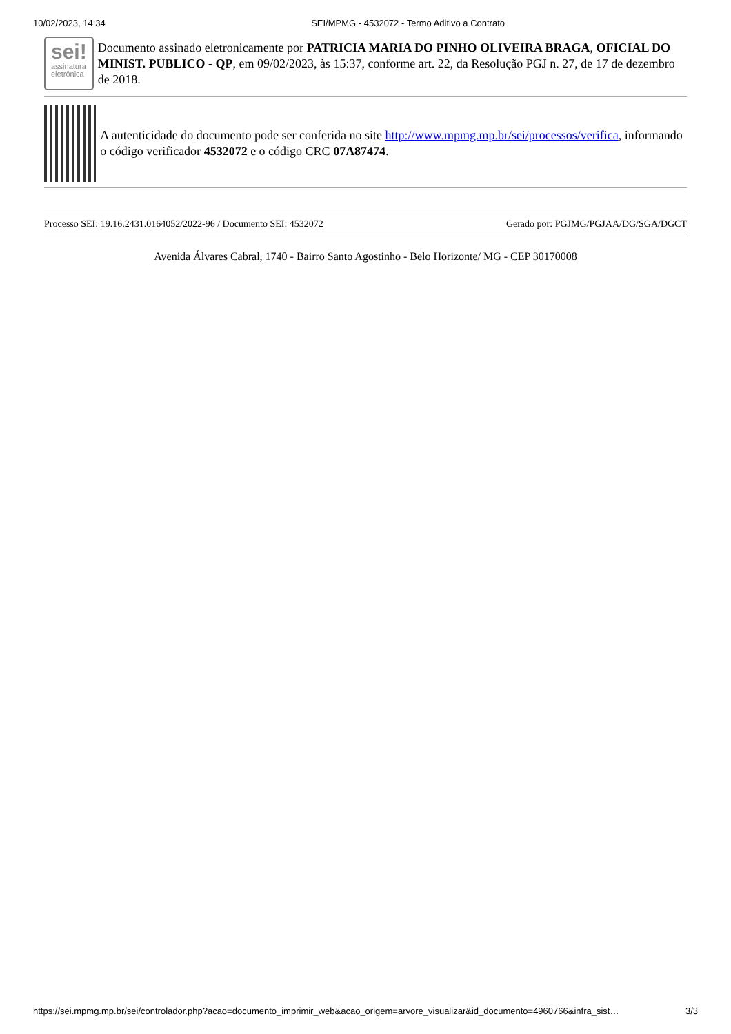10/02/2023, 14:34 SEI/MPMG - 4532072 - Termo Aditivo a Contrato
sei!
assinatura
eletrônica
Documento assinado eletronicamente por PATRICIA MARIA DO PINHO OLIVEIRA BRAGA, OFICIAL DO MINIST. PUBLICO - QP, em 09/02/2023, às 15:37, conforme art. 22, da Resolução PGJ n. 27, de 17 de dezembro de 2018.
A autenticidade do documento pode ser conferida no site http://www.mpmg.mp.br/sei/processos/verifica, informando o código verificador 4532072 e o código CRC 07A87474.
| Processo SEI: 19.16.2431.0164052/2022-96 / Documento SEI: 4532072 | Gerado por: PGJMG/PGJAA/DG/SGA/DGCT |
Avenida Álvares Cabral, 1740 - Bairro Santo Agostinho - Belo Horizonte/ MG - CEP 30170008
https://sei.mpmg.mp.br/sei/controlador.php?acao=documento_imprimir_web&acao_origem=arvore_visualizar&id_documento=4960766&infra_sist… 3/3